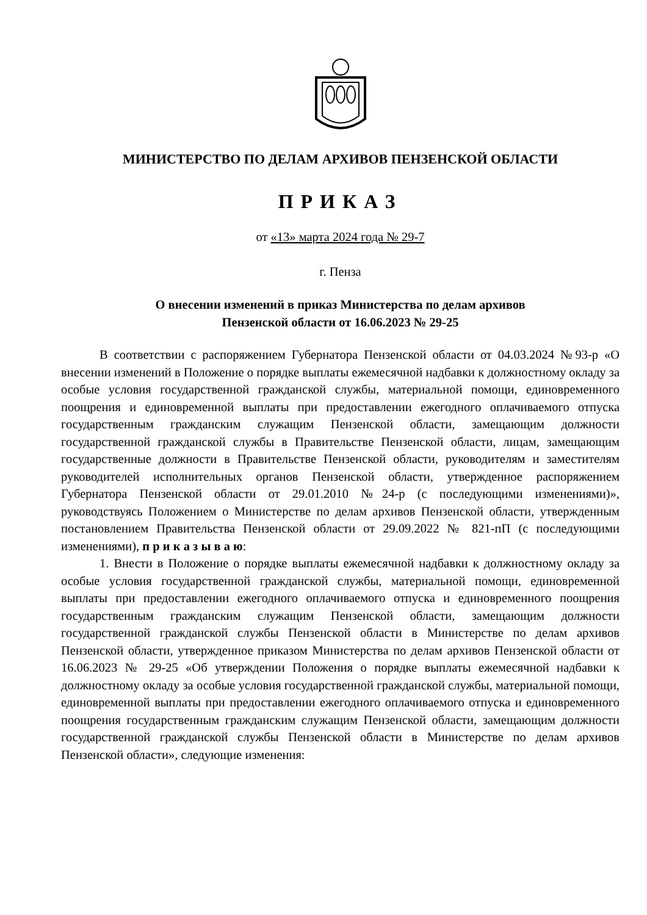МИНИСТЕРСТВО ПО ДЕЛАМ АРХИВОВ ПЕНЗЕНСКОЙ ОБЛАСТИ
ПРИКАЗ
от «13» марта 2024 года № 29-7
г. Пенза
О внесении изменений в приказ Министерства по делам архивов
Пензенской области от 16.06.2023 № 29-25
В соответствии с распоряжением Губернатора Пензенской области от 04.03.2024 №93-р «О внесении изменений в Положение о порядке выплаты ежемесячной надбавки к должностному окладу за особые условия государственной гражданской службы, материальной помощи, единовременного поощрения и единовременной выплаты при предоставлении ежегодного оплачиваемого отпуска государственным гражданским служащим Пензенской области, замещающим должности государственной гражданской службы в Правительстве Пензенской области, лицам, замещающим государственные должности в Правительстве Пензенской области, руководителям и заместителям руководителей исполнительных органов Пензенской области, утвержденное распоряжением Губернатора Пензенской области от 29.01.2010 №24-р (с последующими изменениями)», руководствуясь Положением о Министерстве по делам архивов Пензенской области, утвержденным постановлением Правительства Пензенской области от 29.09.2022 № 821-пП (с последующими изменениями), п р и к а з ы в а ю:
1. Внести в Положение о порядке выплаты ежемесячной надбавки к должностному окладу за особые условия государственной гражданской службы, материальной помощи, единовременной выплаты при предоставлении ежегодного оплачиваемого отпуска и единовременного поощрения государственным гражданским служащим Пензенской области, замещающим должности государственной гражданской службы Пензенской области в Министерстве по делам архивов Пензенской области, утвержденное приказом Министерства по делам архивов Пензенской области от 16.06.2023 № 29-25 «Об утверждении Положения о порядке выплаты ежемесячной надбавки к должностному окладу за особые условия государственной гражданской службы, материальной помощи, единовременной выплаты при предоставлении ежегодного оплачиваемого отпуска и единовременного поощрения государственным гражданским служащим Пензенской области, замещающим должности государственной гражданской службы Пензенской области в Министерстве по делам архивов Пензенской области», следующие изменения: